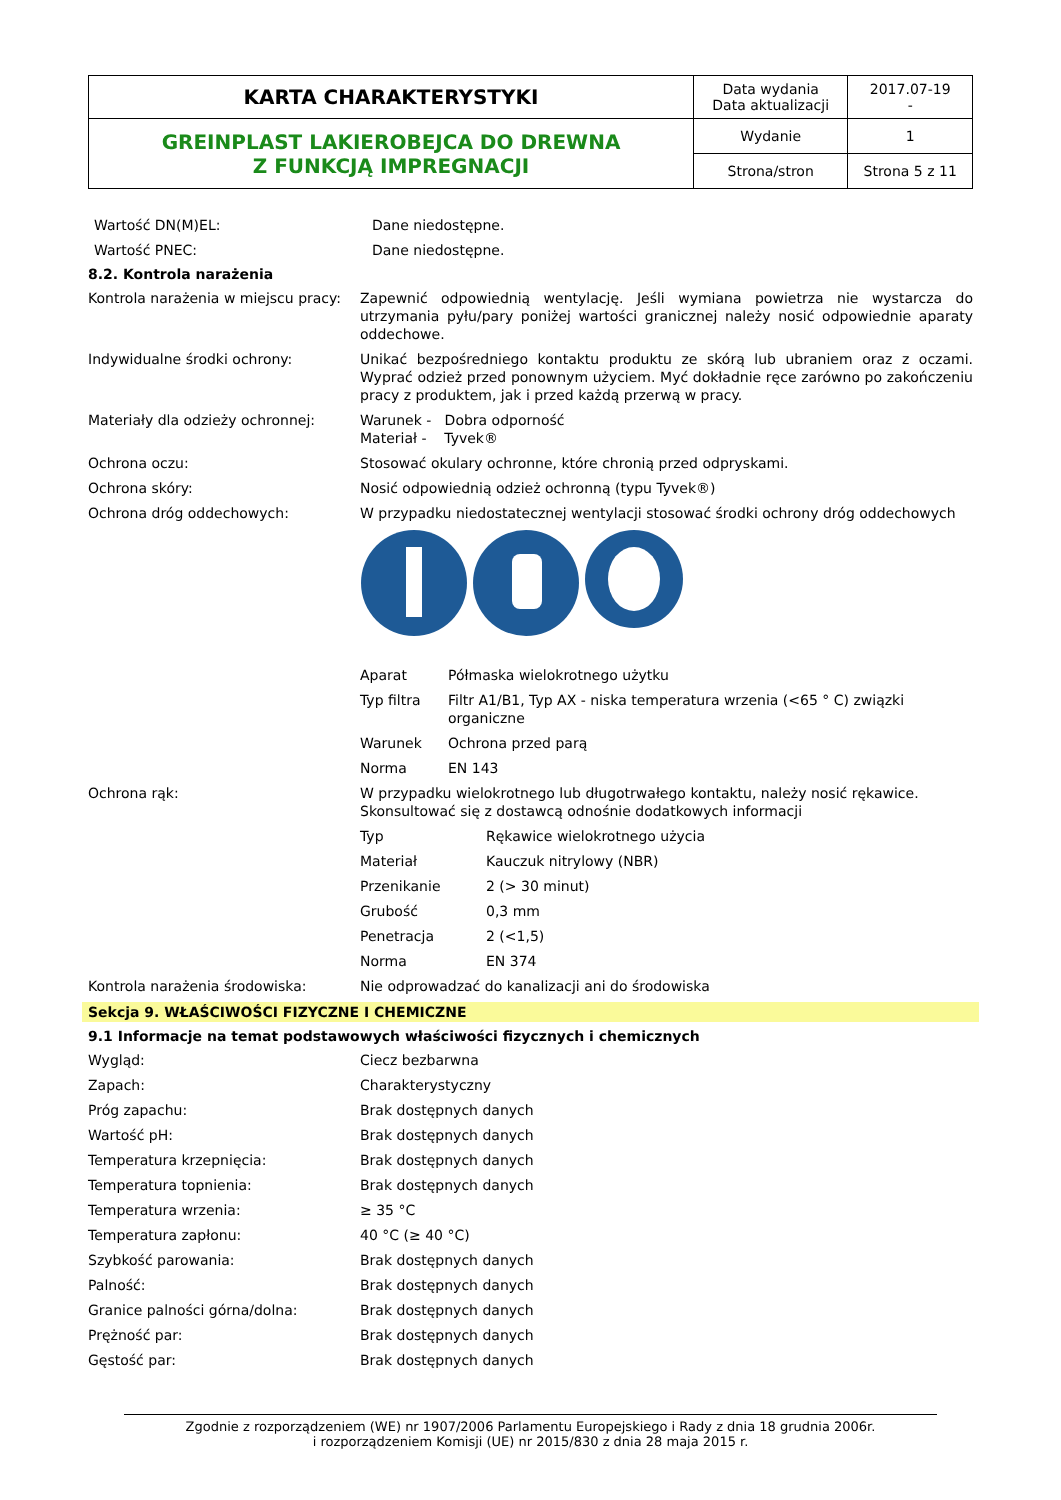| KARTA CHARAKTERYSTYKI | Data wydania Data aktualizacji | 2017.07-19 - |
| GREINPLAST LAKIEROBEJCA DO DREWNA Z FUNKCJĄ IMPREGNACJI | Wydanie | 1 |
| | Strona/stron | Strona 5 z 11 |
Wartość DN(M)EL: Dane niedostępne.
Wartość PNEC: Dane niedostępne.
8.2. Kontrola narażenia
Kontrola narażenia w miejscu pracy:
Zapewnić odpowiednią wentylację. Jeśli wymiana powietrza nie wystarcza do utrzymania pyłu/pary poniżej wartości granicznej należy nosić odpowiednie aparaty oddechowe.
Indywidualne środki ochrony: Unikać bezpośredniego kontaktu produktu ze skórą lub ubraniem oraz z oczami. Wyprać odzież przed ponownym użyciem. Myć dokładnie ręce zarówno po zakończeniu pracy z produktem, jak i przed każdą przerwą w pracy.
Materiały dla odzieży ochronnej: Warunek - Dobra odporność
Materiał - Tyvek®
Ochrona oczu: Stosować okulary ochronne, które chronią przed odpryskami.
Ochrona skóry: Nosić odpowiednią odzież ochronną (typu Tyvek®)
Ochrona dróg oddechowych: W przypadku niedostatecznej wentylacji stosować środki ochrony dróg oddechowych
Aparat Półmaska wielokrotnego użytku
Typ filtra Filtr A1/B1, Typ AX - niska temperatura wrzenia (<65 ° C) związki organiczne
Warunek Ochrona przed parą
Norma EN 143
Ochrona rąk: W przypadku wielokrotnego lub długotrwałego kontaktu, należy nosić rękawice.
Skonsultować się z dostawcą odnośnie dodatkowych informacji
Typ Rękawice wielokrotnego użycia
Materiał Kauczuk nitrylowy (NBR)
Przenikanie 2 (> 30 minut)
Grubość 0,3 mm
Penetracja 2 (<1,5)
Norma EN 374
Kontrola narażenia środowiska: Nie odprowadzać do kanalizacji ani do środowiska
Sekcja 9. WŁAŚCIWOŚCI FIZYCZNE I CHEMICZNE
9.1 Informacje na temat podstawowych właściwości fizycznych i chemicznych
Wygląd: Ciecz bezbarwna
Zapach: Charakterystyczny
Próg zapachu: Brak dostępnych danych
Wartość pH: Brak dostępnych danych
Temperatura krzepnięcia: Brak dostępnych danych
Temperatura topnienia: Brak dostępnych danych
Temperatura wrzenia: ≥ 35 °C
Temperatura zapłonu: 40 °C (≥ 40 °C)
Szybkość parowania: Brak dostępnych danych
Palność: Brak dostępnych danych
Granice palności górna/dolna: Brak dostępnych danych
Prężność par: Brak dostępnych danych
Gęstość par: Brak dostępnych danych
Zgodnie z rozporządzeniem (WE) nr 1907/2006 Parlamentu Europejskiego i Rady z dnia 18 grudnia 2006r.
i rozporządzeniem Komisji (UE) nr 2015/830 z dnia 28 maja 2015 r.